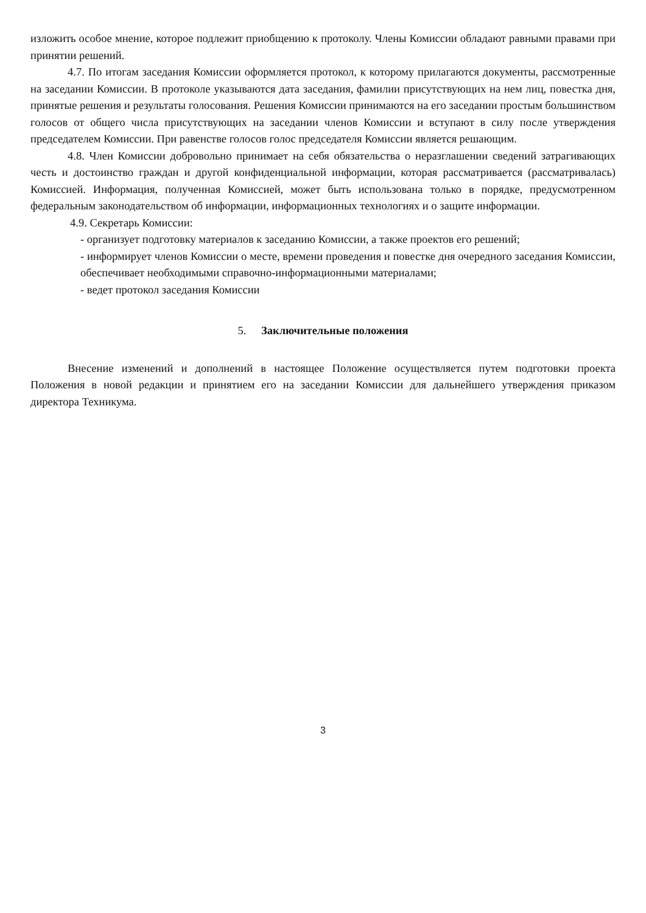изложить особое мнение, которое подлежит приобщению к протоколу. Члены Комиссии обладают равными правами при принятии решений.
4.7. По итогам заседания Комиссии оформляется протокол, к которому прилагаются документы, рассмотренные на заседании Комиссии. В протоколе указываются дата заседания, фамилии присутствующих на нем лиц, повестка дня, принятые решения и результаты голосования. Решения Комиссии принимаются на его заседании простым большинством голосов от общего числа присутствующих на заседании членов Комиссии и вступают в силу после утверждения председателем Комиссии. При равенстве голосов голос председателя Комиссии является решающим.
4.8. Член Комиссии добровольно принимает на себя обязательства о неразглашении сведений затрагивающих честь и достоинство граждан и другой конфиденциальной информации, которая рассматривается (рассматривалась) Комиссией. Информация, полученная Комиссией, может быть использована только в порядке, предусмотренном федеральным законодательством об информации, информационных технологиях и о защите информации.
4.9. Секретарь Комиссии:
- организует подготовку материалов к заседанию Комиссии, а также проектов его решений;
- информирует членов Комиссии о месте, времени проведения и повестке дня очередного заседания Комиссии, обеспечивает необходимыми справочно-информационными материалами;
- ведет протокол заседания Комиссии
5. Заключительные положения
Внесение изменений и дополнений в настоящее Положение осуществляется путем подготовки проекта Положения в новой редакции и принятием его на заседании Комиссии для дальнейшего утверждения приказом директора Техникума.
3